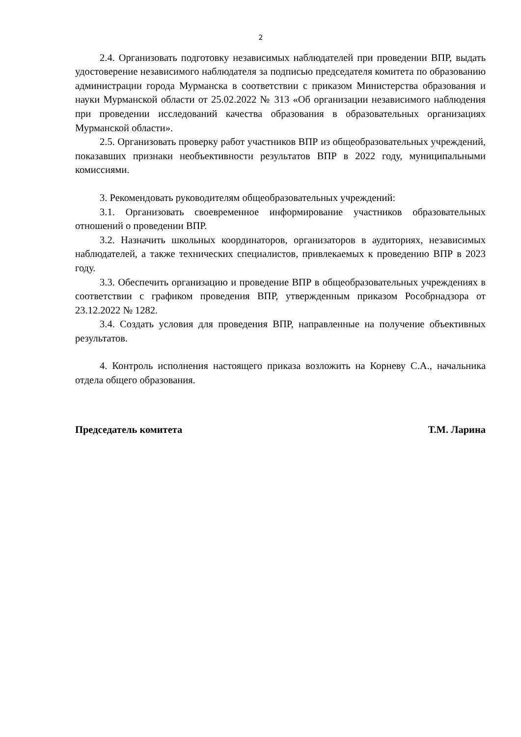2
2.4. Организовать подготовку независимых наблюдателей при проведении ВПР, выдать удостоверение независимого наблюдателя за подписью председателя комитета по образованию администрации города Мурманска в соответствии с приказом Министерства образования и науки Мурманской области от 25.02.2022 № 313 «Об организации независимого наблюдения при проведении исследований качества образования в образовательных организациях Мурманской области».
2.5. Организовать проверку работ участников ВПР из общеобразовательных учреждений, показавших признаки необъективности результатов ВПР в 2022 году, муниципальными комиссиями.
3. Рекомендовать руководителям общеобразовательных учреждений:
3.1. Организовать своевременное информирование участников образовательных отношений о проведении ВПР.
3.2. Назначить школьных координаторов, организаторов в аудиториях, независимых наблюдателей, а также технических специалистов, привлекаемых к проведению ВПР в 2023 году.
3.3. Обеспечить организацию и проведение ВПР в общеобразовательных учреждениях в соответствии с графиком проведения ВПР, утвержденным приказом Рособрнадзора от 23.12.2022 № 1282.
3.4. Создать условия для проведения ВПР, направленные на получение объективных результатов.
4. Контроль исполнения настоящего приказа возложить на Корневу С.А., начальника отдела общего образования.
Председатель комитета Т.М. Ларина